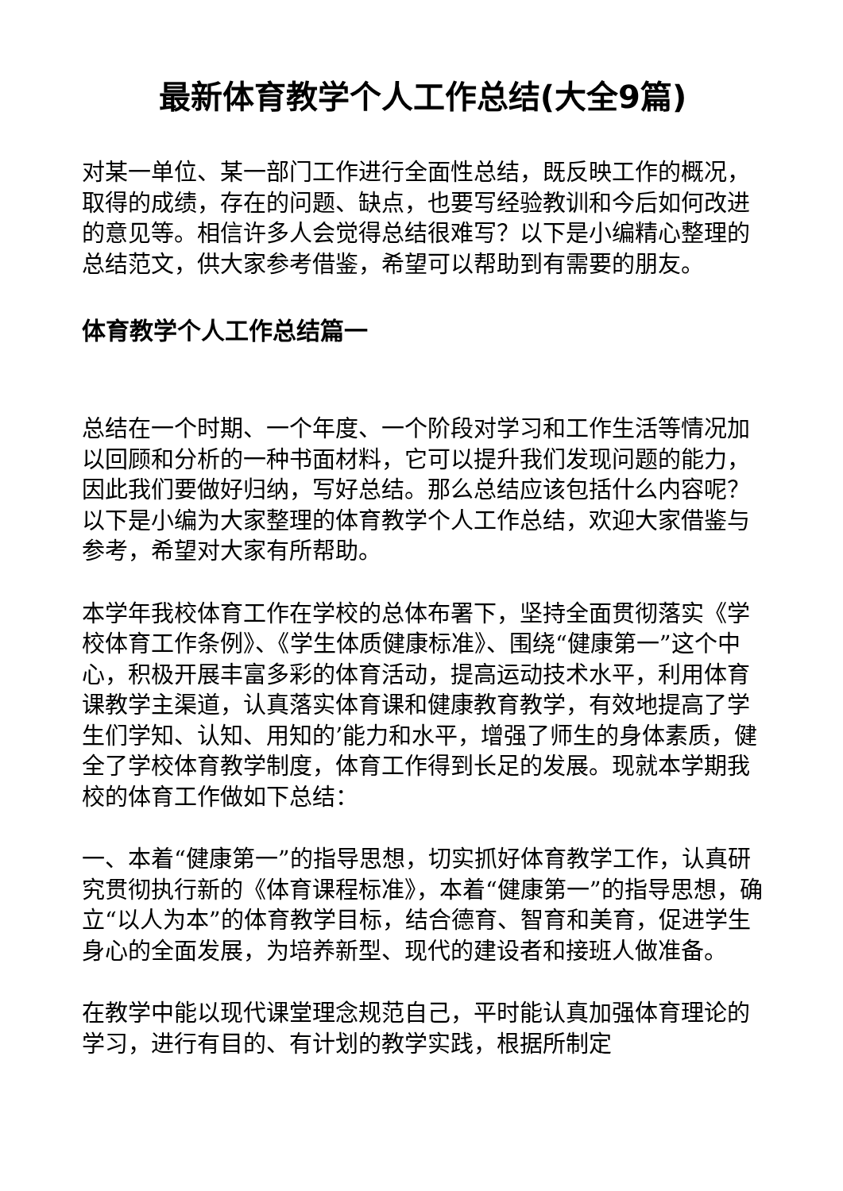最新体育教学个人工作总结(大全9篇)
对某一单位、某一部门工作进行全面性总结，既反映工作的概况，取得的成绩，存在的问题、缺点，也要写经验教训和今后如何改进的意见等。相信许多人会觉得总结很难写？以下是小编精心整理的总结范文，供大家参考借鉴，希望可以帮助到有需要的朋友。
体育教学个人工作总结篇一
总结在一个时期、一个年度、一个阶段对学习和工作生活等情况加以回顾和分析的一种书面材料，它可以提升我们发现问题的能力，因此我们要做好归纳，写好总结。那么总结应该包括什么内容呢？以下是小编为大家整理的体育教学个人工作总结，欢迎大家借鉴与参考，希望对大家有所帮助。
本学年我校体育工作在学校的总体布署下，坚持全面贯彻落实《学校体育工作条例》、《学生体质健康标准》、围绕“健康第一”这个中心，积极开展丰富多彩的体育活动，提高运动技术水平，利用体育课教学主渠道，认真落实体育课和健康教育教学，有效地提高了学生们学知、认知、用知的’能力和水平，增强了师生的身体素质，健全了学校体育教学制度，体育工作得到长足的发展。现就本学期我校的体育工作做如下总结：
一、本着“健康第一”的指导思想，切实抓好体育教学工作，认真研究贯彻执行新的《体育课程标准》，本着“健康第一”的指导思想，确立“以人为本”的体育教学目标，结合德育、智育和美育，促进学生身心的全面发展，为培养新型、现代的建设者和接班人做准备。
在教学中能以现代课堂理念规范自己，平时能认真加强体育理论的学习，进行有目的、有计划的教学实践，根据所制定